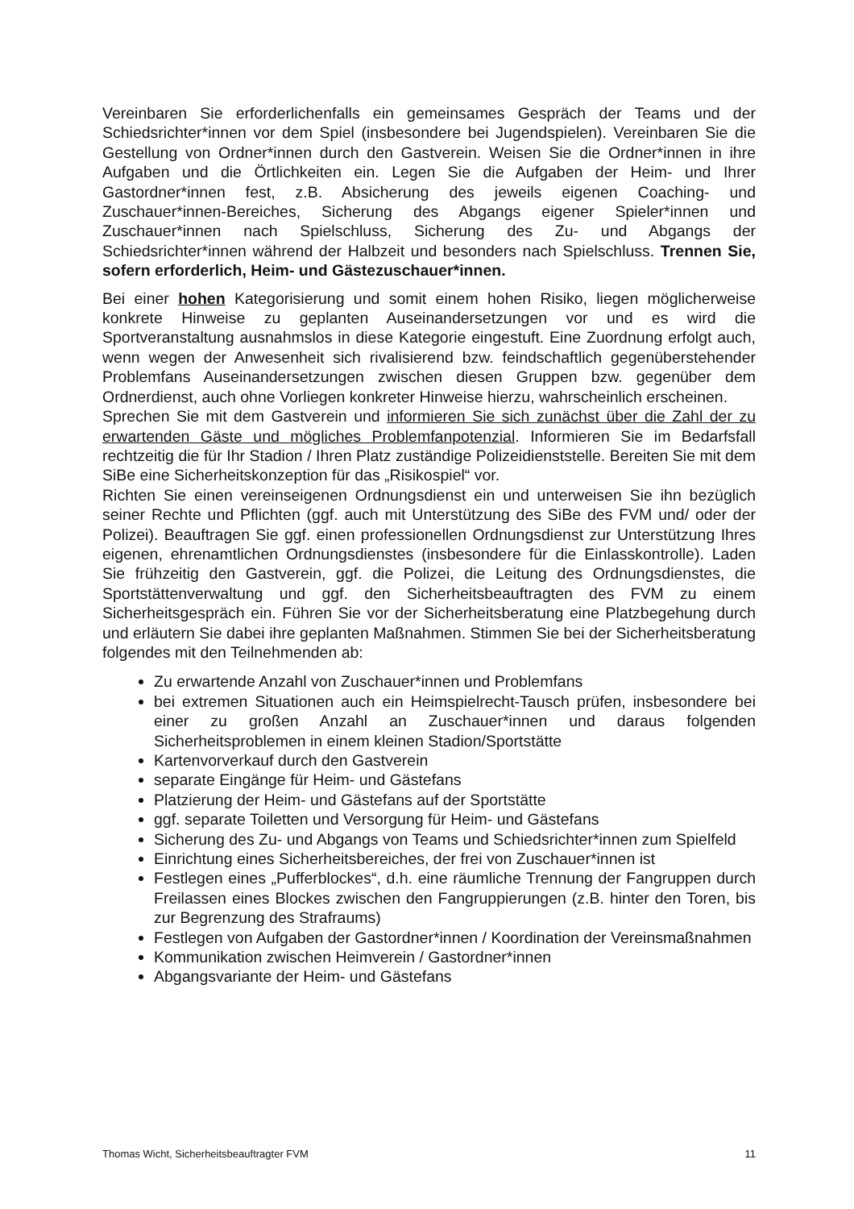Vereinbaren Sie erforderlichenfalls ein gemeinsames Gespräch der Teams und der Schiedsrichter*innen vor dem Spiel (insbesondere bei Jugendspielen). Vereinbaren Sie die Gestellung von Ordner*innen durch den Gastverein. Weisen Sie die Ordner*innen in ihre Aufgaben und die Örtlichkeiten ein. Legen Sie die Aufgaben der Heim- und Ihrer Gastordner*innen fest, z.B. Absicherung des jeweils eigenen Coaching- und Zuschauer*innen-Bereiches, Sicherung des Abgangs eigener Spieler*innen und Zuschauer*innen nach Spielschluss, Sicherung des Zu- und Abgangs der Schiedsrichter*innen während der Halbzeit und besonders nach Spielschluss. Trennen Sie, sofern erforderlich, Heim- und Gästezuschauer*innen.
Bei einer hohen Kategorisierung und somit einem hohen Risiko, liegen möglicherweise konkrete Hinweise zu geplanten Auseinandersetzungen vor und es wird die Sportveranstaltung ausnahmslos in diese Kategorie eingestuft. Eine Zuordnung erfolgt auch, wenn wegen der Anwesenheit sich rivalisierend bzw. feindschaftlich gegenüberstehender Problemfans Auseinandersetzungen zwischen diesen Gruppen bzw. gegenüber dem Ordnerdienst, auch ohne Vorliegen konkreter Hinweise hierzu, wahrscheinlich erscheinen.
Sprechen Sie mit dem Gastverein und informieren Sie sich zunächst über die Zahl der zu erwartenden Gäste und mögliches Problemfanpotenzial. Informieren Sie im Bedarfsfall rechtzeitig die für Ihr Stadion / Ihren Platz zuständige Polizeidienststelle. Bereiten Sie mit dem SiBe eine Sicherheitskonzeption für das „Risikospiel“ vor.
Richten Sie einen vereinseigenen Ordnungsdienst ein und unterweisen Sie ihn bezüglich seiner Rechte und Pflichten (ggf. auch mit Unterstützung des SiBe des FVM und/ oder der Polizei). Beauftragen Sie ggf. einen professionellen Ordnungsdienst zur Unterstützung Ihres eigenen, ehrenamtlichen Ordnungsdienstes (insbesondere für die Einlasskontrolle). Laden Sie frühzeitig den Gastverein, ggf. die Polizei, die Leitung des Ordnungsdienstes, die Sportstättenverwaltung und ggf. den Sicherheitsbeauftragten des FVM zu einem Sicherheitsgespräch ein. Führen Sie vor der Sicherheitsberatung eine Platzbegehung durch und erläutern Sie dabei ihre geplanten Maßnahmen. Stimmen Sie bei der Sicherheitsberatung folgendes mit den Teilnehmenden ab:
Zu erwartende Anzahl von Zuschauer*innen und Problemfans
bei extremen Situationen auch ein Heimspielrecht-Tausch prüfen, insbesondere bei einer zu großen Anzahl an Zuschauer*innen und daraus folgenden Sicherheitsproblemen in einem kleinen Stadion/Sportstätte
Kartenvorverkauf durch den Gastverein
separate Eingänge für Heim- und Gästefans
Platzierung der Heim- und Gästefans auf der Sportstätte
ggf. separate Toiletten und Versorgung für Heim- und Gästefans
Sicherung des Zu- und Abgangs von Teams und Schiedsrichter*innen zum Spielfeld
Einrichtung eines Sicherheitsbereiches, der frei von Zuschauer*innen ist
Festlegen eines „Pufferblockes“, d.h. eine räumliche Trennung der Fangruppen durch Freilassen eines Blockes zwischen den Fangruppierungen (z.B. hinter den Toren, bis zur Begrenzung des Strafraums)
Festlegen von Aufgaben der Gastordner*innen / Koordination der Vereinsmaßnahmen
Kommunikation zwischen Heimverein / Gastordner*innen
Abgangsvariante der Heim- und Gästefans
Thomas Wicht, Sicherheitsbeauftragter FVM 11